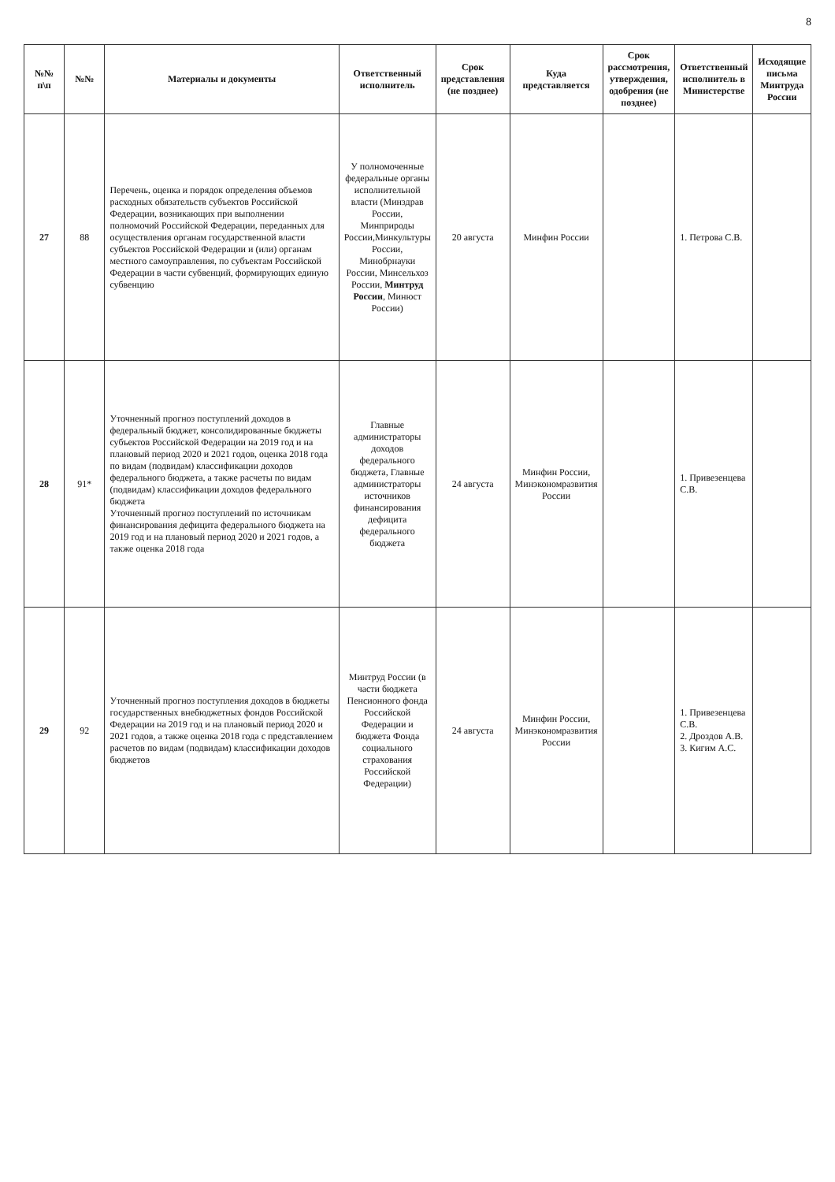8
| №№ п\п | №№ | Материалы и документы | Ответственный исполнитель | Срок представления (не позднее) | Куда представляется | Срок рассмотрения, утверждения, одобрения (не позднее) | Ответственный исполнитель в Министерстве | Исходящие письма Минтруда России |
| --- | --- | --- | --- | --- | --- | --- | --- | --- |
| 27 | 88 | Перечень, оценка и порядок определения объемов расходных обязательств субъектов Российской Федерации, возникающих при выполнении полномочий Российской Федерации, переданных для осуществления органам государственной власти субъектов Российской Федерации и (или) органам местного самоуправления, по субъектам Российской Федерации в части субвенций, формирующих единую субвенцию | У полномоченные федеральные органы исполнительной власти (Минздрав России, Минприроды России,Минкультуры России, Минобрнауки России, Минсельхоз России, Минтруд России , Минюст России) | 20 августа | Минфин России | | 1. Петрова С.В. | |
| 28 | 91* | Уточненный прогноз поступлений доходов в федеральный бюджет, консолидированные бюджеты субъектов Российской Федерации на 2019 год и на плановый период 2020 и 2021 годов, оценка 2018 года по видам (подвидам) классификации доходов федерального бюджета, а также расчеты по видам (подвидам) классификации доходов федерального бюджета Уточненный прогноз поступлений по источникам финансирования дефицита федерального бюджета на 2019 год и на плановый период 2020 и 2021 годов, а также оценка 2018 года | Главные администраторы доходов федерального бюджета, Главные администраторы источников финансирования дефицита федерального бюджета | 24 августа | Минфин России, Минэкономразвития России | | 1. Привезенцева С.В. | |
| 29 | 92 | Уточненный прогноз поступления доходов в бюджеты государственных внебюджетных фондов Российской Федерации на 2019 год и на плановый период 2020 и 2021 годов, а также оценка 2018 года с представлением расчетов по видам (подвидам) классификации доходов бюджетов | Минтруд России (в части бюджета Пенсионного фонда Российской Федерации и бюджета Фонда социального страхования Российской Федерации) | 24 августа | Минфин России, Минэкономразвития России | | 1. Привезенцева С.В. 2. Дроздов А.В. 3. Кигим А.С. | |